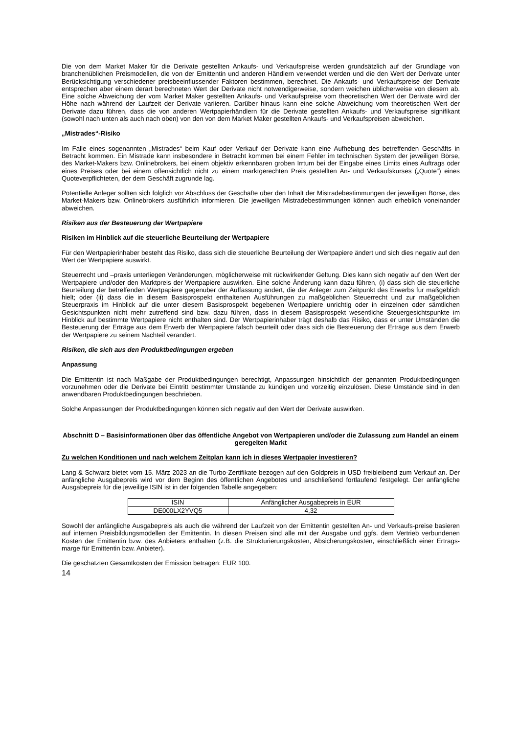Die von dem Market Maker für die Derivate gestellten Ankaufs- und Verkaufspreise werden grundsätzlich auf der Grundlage von branchenüblichen Preismodellen, die von der Emittentin und anderen Händlern verwendet werden und die den Wert der Derivate unter Berücksichtigung verschiedener preisbeeinflussender Faktoren bestimmen, berechnet. Die Ankaufs- und Verkaufspreise der Derivate entsprechen aber einem derart berechneten Wert der Derivate nicht notwendigerweise, sondern weichen üblicherweise von diesem ab. Eine solche Abweichung der vom Market Maker gestellten Ankaufs- und Verkaufspreise vom theoretischen Wert der Derivate wird der Höhe nach während der Laufzeit der Derivate variieren. Darüber hinaus kann eine solche Abweichung vom theoretischen Wert der Derivate dazu führen, dass die von anderen Wertpapierhändlern für die Derivate gestellten Ankaufs- und Verkaufspreise signifikant (sowohl nach unten als auch nach oben) von den von dem Market Maker gestellten Ankaufs- und Verkaufspreisen abweichen.
„Mistrades“-Risiko
Im Falle eines sogenannten „Mistrades“ beim Kauf oder Verkauf der Derivate kann eine Aufhebung des betreffenden Geschäfts in Betracht kommen. Ein Mistrade kann insbesondere in Betracht kommen bei einem Fehler im technischen System der jeweiligen Börse, des Market-Makers bzw. Onlinebrokers, bei einem objektiv erkennbaren groben Irrtum bei der Eingabe eines Limits eines Auftrags oder eines Preises oder bei einem offensichtlich nicht zu einem marktgerechten Preis gestellten An- und Verkaufskurses („Quote“) eines Quoteverpflichteten, der dem Geschäft zugrunde lag.
Potentielle Anleger sollten sich folglich vor Abschluss der Geschäfte über den Inhalt der Mistradebestimmungen der jeweiligen Börse, des Market-Makers bzw. Onlinebrokers ausführlich informieren. Die jeweiligen Mistradebestimmungen können auch erheblich voneinander abweichen.
Risiken aus der Besteuerung der Wertpapiere
Risiken im Hinblick auf die steuerliche Beurteilung der Wertpapiere
Für den Wertpapierinhaber besteht das Risiko, dass sich die steuerliche Beurteilung der Wertpapiere ändert und sich dies negativ auf den Wert der Wertpapiere auswirkt.
Steuerrecht und –praxis unterliegen Veränderungen, möglicherweise mit rückwirkender Geltung. Dies kann sich negativ auf den Wert der Wertpapiere und/oder den Marktpreis der Wertpapiere auswirken. Eine solche Änderung kann dazu führen, (i) dass sich die steuerliche Beurteilung der betreffenden Wertpapiere gegenüber der Auffassung ändert, die der Anleger zum Zeitpunkt des Erwerbs für maßgeblich hielt; oder (ii) dass die in diesem Basisprospekt enthaltenen Ausführungen zu maßgeblichen Steuerrecht und zur maßgeblichen Steuerpraxis im Hinblick auf die unter diesem Basisprospekt begebenen Wertpapiere unrichtig oder in einzelnen oder sämtlichen Gesichtspunkten nicht mehr zutreffend sind bzw. dazu führen, dass in diesem Basisprospekt wesentliche Steuergesichtspunkte im Hinblick auf bestimmte Wertpapiere nicht enthalten sind. Der Wertpapierinhaber trägt deshalb das Risiko, dass er unter Umständen die Besteuerung der Erträge aus dem Erwerb der Wertpapiere falsch beurteilt oder dass sich die Besteuerung der Erträge aus dem Erwerb der Wertpapiere zu seinem Nachteil verändert.
Risiken, die sich aus den Produktbedingungen ergeben
Anpassung
Die Emittentin ist nach Maßgabe der Produktbedingungen berechtigt, Anpassungen hinsichtlich der genannten Produktbedingungen vorzunehmen oder die Derivate bei Eintritt bestimmter Umstände zu kündigen und vorzeitig einzulösen. Diese Umstände sind in den anwendbaren Produktbedingungen beschrieben.
Solche Anpassungen der Produktbedingungen können sich negativ auf den Wert der Derivate auswirken.
Abschnitt D – Basisinformationen über das öffentliche Angebot von Wertpapieren und/oder die Zulassung zum Handel an einem geregelten Markt
Zu welchen Konditionen und nach welchem Zeitplan kann ich in dieses Wertpapier investieren?
Lang & Schwarz bietet vom 15. März 2023 an die Turbo-Zertifikate bezogen auf den Goldpreis in USD freibleibend zum Verkauf an. Der anfängliche Ausgabepreis wird vor dem Beginn des öffentlichen Angebotes und anschließend fortlaufend festgelegt. Der anfängliche Ausgabepreis für die jeweilige ISIN ist in der folgenden Tabelle angegeben:
| ISIN | Anfänglicher Ausgabepreis in EUR |
| DE000LX2YVQ5 | 4,32 |
Sowohl der anfängliche Ausgabepreis als auch die während der Laufzeit von der Emittentin gestellten An- und Verkaufs-preise basieren auf internen Preisbildungsmodellen der Emittentin. In diesen Preisen sind alle mit der Ausgabe und ggfs. dem Vertrieb verbundenen Kosten der Emittentin bzw. des Anbieters enthalten (z.B. die Strukturierungskosten, Absicherungskosten, einschließlich einer Ertrags-marge für Emittentin bzw. Anbieter).
Die geschätzten Gesamtkosten der Emission betragen: EUR 100.
14